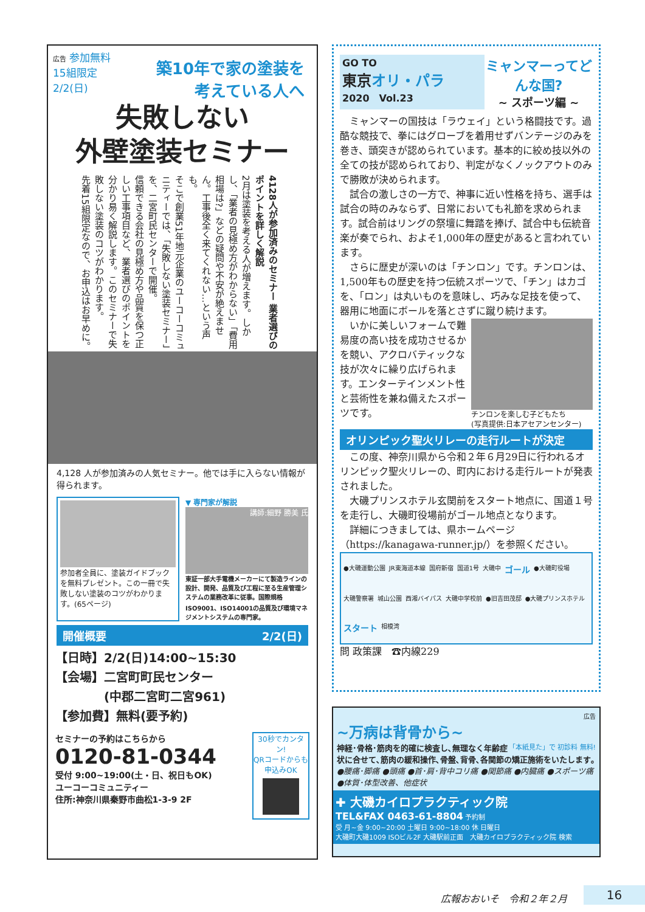広告 参加無料
15組限定
2/2(日)
築10年で家の塗装を
考えている人へ
失敗しない
外壁塗装セミナー
4128人が参加済みのセミナー 業者選びのポイントを詳しく解説
2月は塗装を考える人が増えます。しかし、「業者の見極め方がわからない」「費用相場は?」などの疑問や不安が絶えません。工事後全く来てくれない…という声も。
そこで創業51年地元企業のユーコーコミュニティーでは、「失敗しない塗装セミナー」を、二宮町民センターで開催。
信頼できる会社の見極め方や品質を保つ正しい工事項目など、業者選びのポイントを分かり易く解説します。このセミナーで失敗しない塗装のコツがわかります。
先着15組限定なので、お申込はお早めに。
4,128 人が参加済みの人気セミナー。他では手に入らない情報が得られます。
参加者全員に、塗装ガイドブックを無料プレゼント。この一冊で失敗しない塗装のコツがわかります。(65ページ)
▼ 専門家が解説
講師:細野 勝美 氏
東証一部大手電機メーカーにて製造ラインの設計、開発、品質及び工程に至る生産管理システムの業務改革に従事。国際規格 ISO9001、ISO14001の品質及び環境マネジメントシステムの専門家。
開催概要 2/2(日)
【日時】2/2(日)14:00~15:30
【会場】二宮町町民センター
　　　　(中郡二宮町二宮961)
【参加費】無料(要予約)
セミナーの予約はこちらから
0120-81-0344
受付 9:00~19:00(土・日、祝日もOK)
ユーコーコミュニティー
住所:神奈川県秦野市曲松1-3-9 2F
30秒でカンタン!
QRコードからも申込みOK
GO TO
東京オリ・パラ
2020　Vol.23
ミャンマーってどんな国?
~ スポーツ編 ~
　ミャンマーの国技は「ラウェイ」という格闘技です。過酷な競技で、拳にはグローブを着用せずバンテージのみを巻き、頭突きが認められています。基本的に絞め技以外の全ての技が認められており、判定がなくノックアウトのみで勝敗が決められます。
　試合の激しさの一方で、神事に近い性格を持ち、選手は試合の時のみならず、日常においても礼節を求められます。試合前はリングの祭壇に舞踏を捧げ、試合中も伝統音楽が奏でられ、およそ1,000年の歴史があると言われています。
　さらに歴史が深いのは「チンロン」です。チンロンは、1,500年もの歴史を持つ伝統スポーツで、「チン」はカゴを、「ロン」は丸いものを意味し、巧みな足技を使って、器用に地面にボールを落とさずに蹴り続けます。
チンロンを楽しむ子どもたち
(写真提供:日本アセアンセンター)
　いかに美しいフォームで難易度の高い技を成功させるかを競い、アクロバティックな技が次々に繰り広げられます。エンターテインメント性と芸術性を兼ね備えたスポーツです。
オリンピック聖火リレーの走行ルートが決定
　この度、神奈川県から令和２年６月29日に行われるオリンピック聖火リレーの、町内における走行ルートが発表されました。
　大磯プリンスホテル玄関前をスタート地点に、国道１号を走行し、大磯町役場前がゴール地点となります。
　詳細につきましては、県ホームページ（https://kanagawa-runner.jp/）を参照ください。
●大磯運動公園 JR東海道本線 国府新宿 国道1号 大磯中 ゴール ●大磯町役場 大磯警察署 城山公園 西湘バイパス 大磯中学校前 ●旧吉田茂邸 ●大磯プリンスホテル スタート 相模湾
問 政策課　☎内線229
広告
~万病は背骨から~
「本紙見た」で 初診料 無料!
神経･骨格･筋肉を的確に検査し､無理なく年齢症状に合せて､筋肉の緩和操作､骨盤､背骨､各関節の矯正施術をいたします｡
●腰痛･脚痛 ●頭痛 ●首･肩･背中コリ痛 ●関節痛 ●内臓痛 ●スポーツ痛 ●体質･体型改善、他症状
✚ 大磯カイロプラクティック院
TEL&FAX 0463-61-8804 予約制
受 月~金 9:00~20:00 土曜日 9:00~18:00 休 日曜日
大磯町大磯1009 ISOビル2F 大磯駅前正面　大磯カイロプラクティック院 検索
広報おおいそ　令和２年２月 16